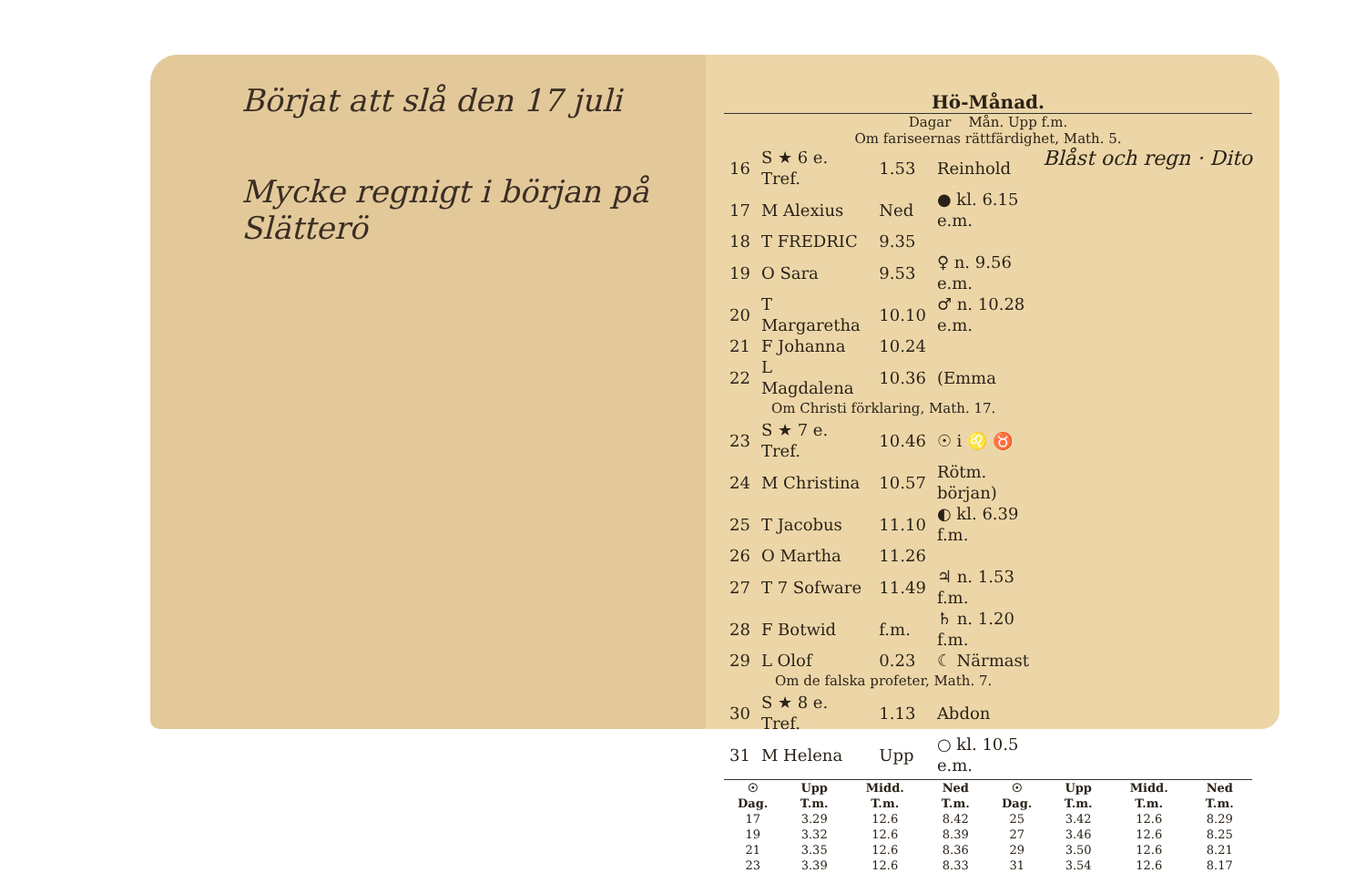Börjat att slå den 17 juli
Mycke regnigt i början på Slätterö
Hö-Månad.
Dagar Mån. Upp f.m.
Om fariseernas rättfärdighet, Math. 5.
Blåst och regn · Dito
| 16 | S ★ 6 e. Tref. | 1.53 | Reinhold |
| 17 | M Alexius | Ned | ● kl. 6.15 e.m. |
| 18 | T FREDRIC | 9.35 | |
| 19 | O Sara | 9.53 | ♀ n. 9.56 e.m. |
| 20 | T Margaretha | 10.10 | ♂ n. 10.28 e.m. |
| 21 | F Johanna | 10.24 | |
| 22 | L Magdalena | 10.36 | (Emma |
| Om Christi förklaring, Math. 17. | | | |
| 23 | S ★ 7 e. Tref. | 10.46 | ☉ i ♌ ♉ |
| 24 | M Christina | 10.57 | Rötm. början) |
| 25 | T Jacobus | 11.10 | ◐ kl. 6.39 f.m. |
| 26 | O Martha | 11.26 | |
| 27 | T 7 Sofware | 11.49 | ♃ n. 1.53 f.m. |
| 28 | F Botwid | f.m. | ♄ n. 1.20 f.m. |
| 29 | L Olof | 0.23 | ☾ Närmast |
| Om de falska profeter, Math. 7. | | | |
| 30 | S ★ 8 e. Tref. | 1.13 | Abdon |
| 31 | M Helena | Upp | ○ kl. 10.5 e.m. |
| ☉ Dag. | Upp T.m. | Midd. T.m. | Ned T.m. | ☉ Dag. | Upp T.m. | Midd. T.m. | Ned T.m. |
| --- | --- | --- | --- | --- | --- | --- | --- |
| 17 | 3.29 | 12.6 | 8.42 | 25 | 3.42 | 12.6 | 8.29 |
| 19 | 3.32 | 12.6 | 8.39 | 27 | 3.46 | 12.6 | 8.25 |
| 21 | 3.35 | 12.6 | 8.36 | 29 | 3.50 | 12.6 | 8.21 |
| 23 | 3.39 | 12.6 | 8.33 | 31 | 3.54 | 12.6 | 8.17 |